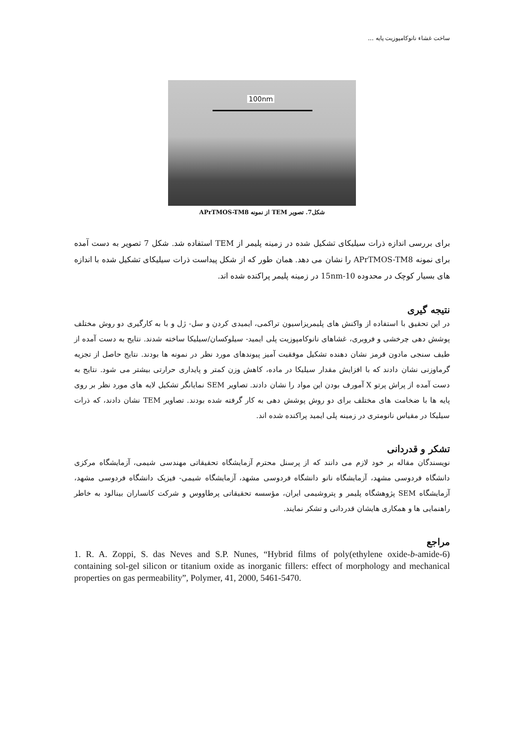ساخت غشاء نانوکامپوزیت پایه ...
100nm
شکل7. تصویر TEM از نمونه APrTMOS-TM8
برای بررسی اندازه ذرات سیلیکای تشکیل شده در زمینه پلیمر از TEM استفاده شد. شکل 7 تصویر به دست آمده برای نمونه APrTMOS-TM8 را نشان می دهد. همان طور که از شکل پیداست ذرات سیلیکای تشکیل شده با اندازه های بسیار کوچک در محدوده 10-15nm در زمینه پلیمر پراکنده شده اند.
نتیجه گیری
در این تحقیق با استفاده از واکنش های پلیمریزاسیون تراکمی، ایمیدی کردن و سل- ژل و با به کارگیری دو روش مختلف پوشش دهی چرخشی و فروبری، غشاهای نانوکامپوزیت پلی ایمید- سیلوکسان/سیلیکا ساخته شدند. نتایج به دست آمده از طیف سنجی مادون قرمز نشان دهنده تشکیل موفقیت آمیز پیوندهای مورد نظر در نمونه ها بودند. نتایج حاصل از تجزیه گرماوزنی نشان دادند که با افزایش مقدار سیلیکا در ماده، کاهش وزن کمتر و پایداری حرارتی بیشتر می شود. نتایج به دست آمده از پراش پرتو X آمورف بودن این مواد را نشان دادند. تصاویر SEM نمایانگر تشکیل لایه های مورد نظر بر روی پایه ها با ضخامت های مختلف برای دو روش پوشش دهی به کار گرفته شده بودند. تصاویر TEM نشان دادند، که ذرات سیلیکا در مقیاس نانومتری در زمینه پلی ایمید پراکنده شده اند.
تشکر و قدردانی
نویسندگان مقاله بر خود لازم می دانند که از پرسنل محترم آزمایشگاه تحقیقاتی مهندسی شیمی، آزمایشگاه مرکزی دانشگاه فردوسی مشهد، آزمایشگاه نانو دانشگاه فردوسی مشهد، آزمایشگاه شیمی- فیزیک دانشگاه فردوسی مشهد، آزمایشگاه SEM پژوهشگاه پلیمر و پتروشیمی ایران، مؤسسه تحقیقاتی پرطاووس و شرکت کانساران بینالود به خاطر راهنمایی ها و همکاری هایشان قدردانی و تشکر نمایند.
مراجع
1. R. A. Zoppi, S. das Neves and S.P. Nunes, “Hybrid films of poly(ethylene oxide-b-amide-6) containing sol-gel silicon or titanium oxide as inorganic fillers: effect of morphology and mechanical properties on gas permeability”, Polymer, 41, 2000, 5461-5470.